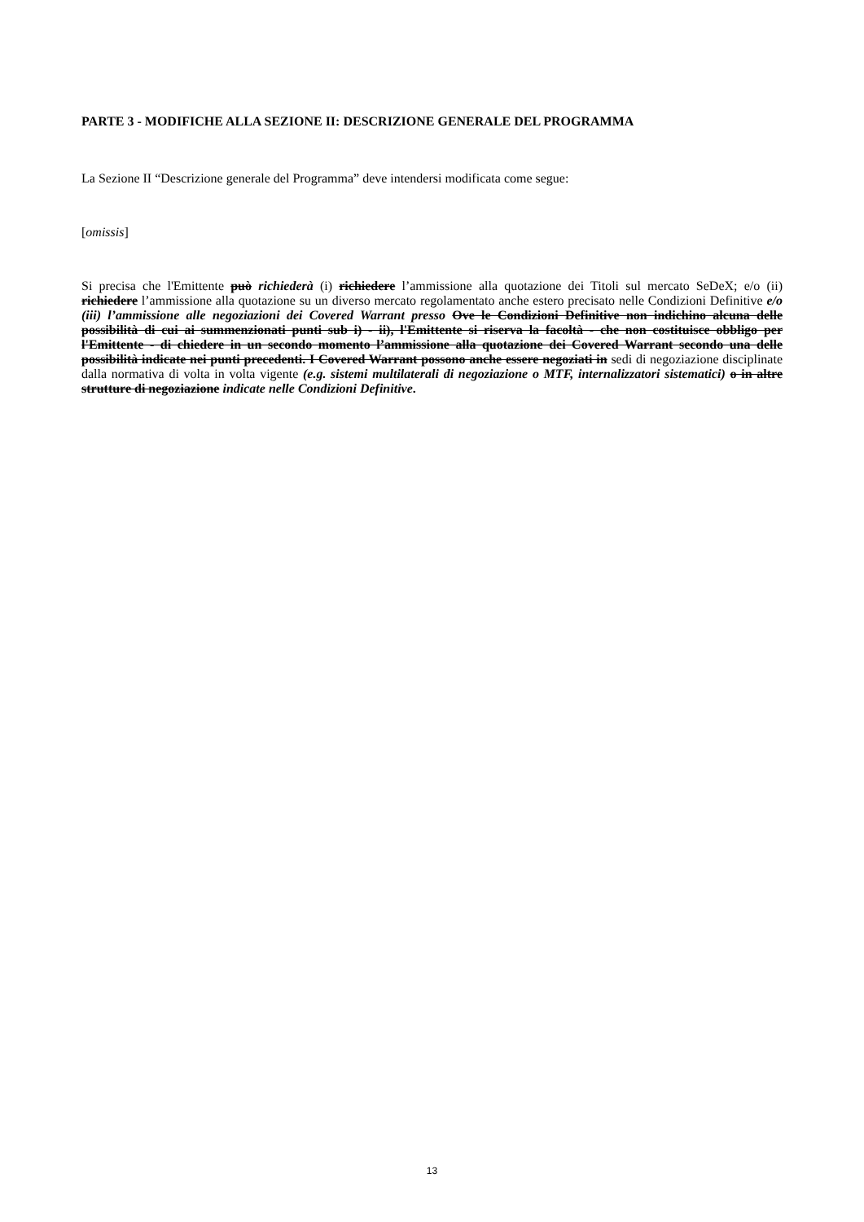PARTE 3 - MODIFICHE ALLA SEZIONE II: DESCRIZIONE GENERALE DEL PROGRAMMA
La Sezione II “Descrizione generale del Programma” deve intendersi modificata come segue:
[omissis]
Si precisa che l'Emittente può richiederà (i) richiedere l’ammissione alla quotazione dei Titoli sul mercato SeDeX; e/o (ii) richiedere l’ammissione alla quotazione su un diverso mercato regolamentato anche estero precisato nelle Condizioni Definitive e/o (iii) l’ammissione alle negoziazioni dei Covered Warrant presso Ove le Condizioni Definitive non indichino alcuna delle possibilità di cui ai summenzionati punti sub i) - ii), l'Emittente si riserva la facoltà - che non costituisce obbligo per l'Emittente - di chiedere in un secondo momento l’ammissione alla quotazione dei Covered Warrant secondo una delle possibilità indicate nei punti precedenti. I Covered Warrant possono anche essere negoziati in sedi di negoziazione disciplinate dalla normativa di volta in volta vigente (e.g. sistemi multilaterali di negoziazione o MTF, internalizzatori sistematici) o in altre strutture di negoziazione indicate nelle Condizioni Definitive.
13